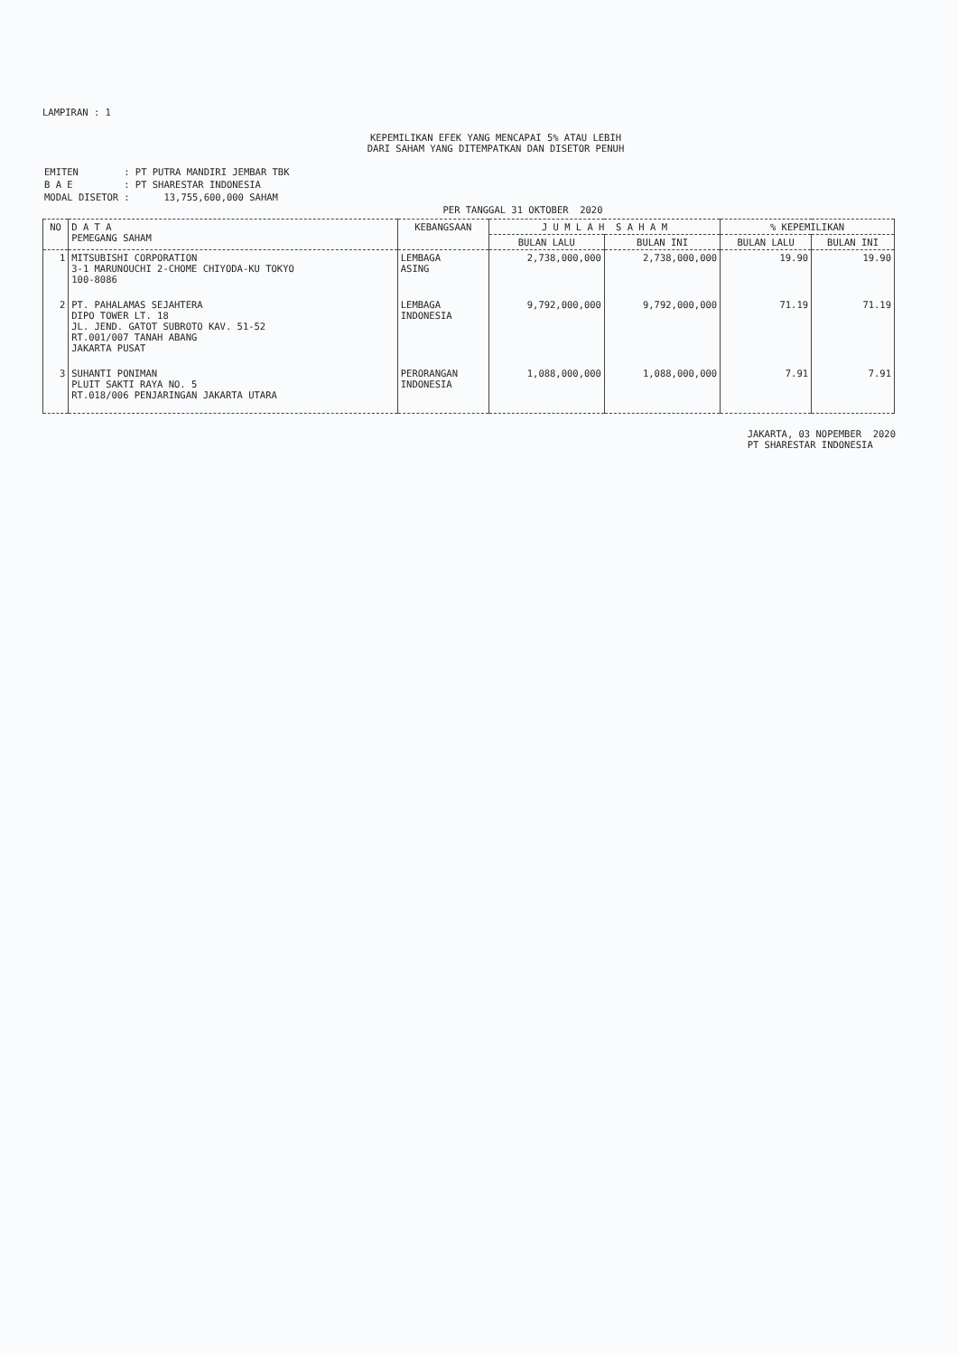LAMPIRAN : 1
KEPEMILIKAN EFEK YANG MENCAPAI 5% ATAU LEBIH
DARI SAHAM YANG DITEMPATKAN DAN DISETOR PENUH
| EMITEN | : PT PUTRA MANDIRI JEMBAR TBK |
| B A E | : PT SHARESTAR INDONESIA |
| MODAL DISETOR | : 13,755,600,000 SAHAM |
PER TANGGAL 31 OKTOBER 2020
| NO | D A T A PEMEGANG SAHAM | KEBANGSAAN | J U M L A H S A H A M | | % KEPEMILIKAN | |
| --- | --- | --- | --- | --- | --- | --- |
| | | | BULAN LALU | BULAN INI | BULAN LALU | BULAN INI |
| 1 | MITSUBISHI CORPORATION 3-1 MARUNOUCHI 2-CHOME CHIYODA-KU TOKYO 100-8086 | LEMBAGA ASING | 2,738,000,000 | 2,738,000,000 | 19.90 | 19.90 |
| 2 | PT. PAHALAMAS SEJAHTERA DIPO TOWER LT. 18 JL. JEND. GATOT SUBROTO KAV. 51-52 RT.001/007 TANAH ABANG JAKARTA PUSAT | LEMBAGA INDONESIA | 9,792,000,000 | 9,792,000,000 | 71.19 | 71.19 |
| 3 | SUHANTI PONIMAN PLUIT SAKTI RAYA NO. 5 RT.018/006 PENJARINGAN JAKARTA UTARA | PERORANGAN INDONESIA | 1,088,000,000 | 1,088,000,000 | 7.91 | 7.91 |
JAKARTA, 03 NOPEMBER 2020
PT SHARESTAR INDONESIA